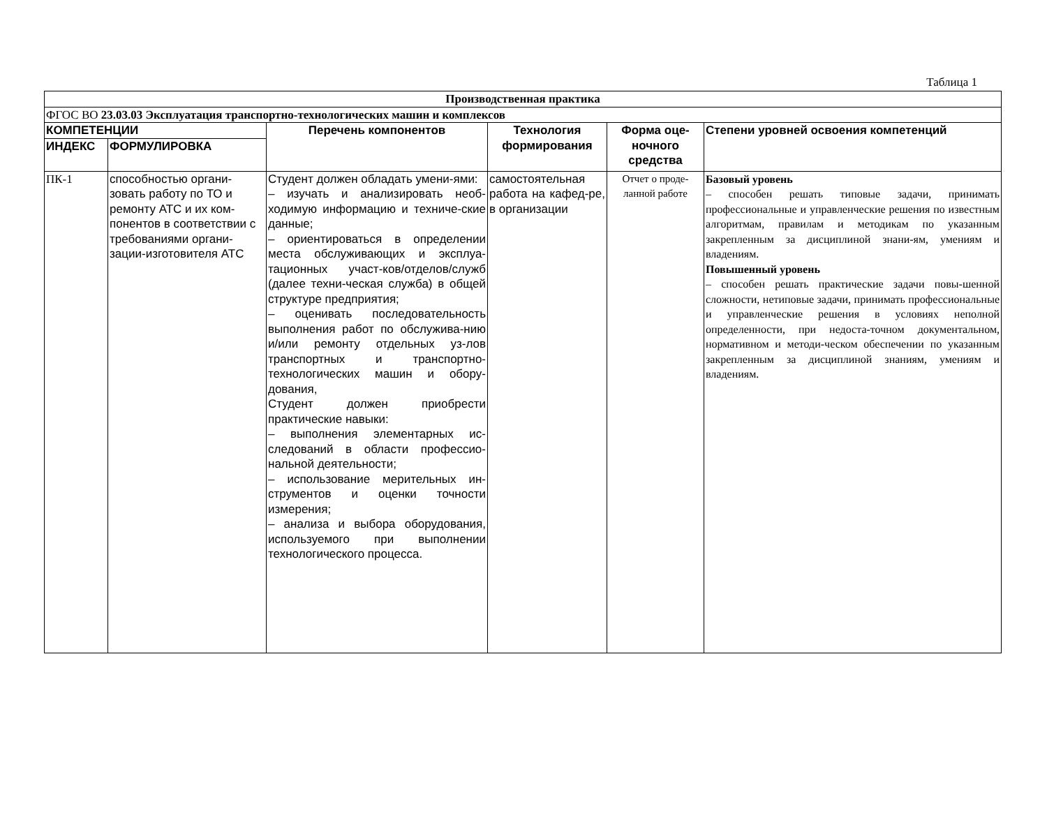Таблица 1
| Производственная практика | | | | | |
| --- | --- | --- | --- | --- | --- |
| ФГОС ВО 23.03.03 Эксплуатация транспортно-технологических машин и комплексов | | | | | |
| КОМПЕТЕНЦИИ | | Перечень компонентов | Технология формирования | Форма оце-ночного средства | Степени уровней освоения компетенций |
| ИНДЕКС | ФОРМУЛИРОВКА | | | | |
| ПК-1 | способностью органи-зовать работу по ТО и ремонту АТС и их ком-понентов в соответствии с требованиями органи-зации-изготовителя АТС | Студент должен обладать умени-ями: – изучать и анализировать необ-ходимую информацию и техниче-ские данные; – ориентироваться в определении места обслуживающих и эксплуа-тационных участ-ков/отделов/служб (далее техни-ческая служба) в общей структуре предприятия; – оценивать последовательность выполнения работ по обслужива-нию и/или ремонту отдельных уз-лов транспортных и транспортно-технологических машин и обору-дования, Студент должен приобрести практические навыки: – выполнения элементарных ис-следований в области профессио-нальной деятельности; – использование мерительных ин-струментов и оценки точности измерения; – анализа и выбора оборудования, используемого при выполнении технологического процесса. | самостоятельная работа на кафед-ре, в организации | Отчет о проде-ланной работе | Базовый уровень – способен решать типовые задачи, принимать профессиональные и управленческие решения по известным алгоритмам, правилам и методикам по указанным закрепленным за дисциплиной знани-ям, умениям и владениям. Повышенный уровень – способен решать практические задачи повы-шенной сложности, нетиповые задачи, принимать профессиональные и управленческие решения в условиях неполной определенности, при недоста-точном документальном, нормативном и методи-ческом обеспечении по указанным закрепленным за дисциплиной знаниям, умениям и владениям. |